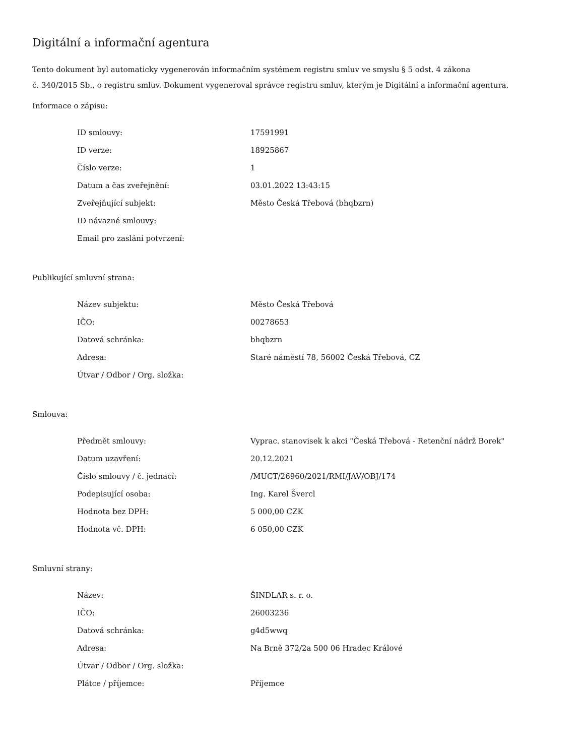Digitální a informační agentura
Tento dokument byl automaticky vygenerován informačním systémem registru smluv ve smyslu § 5 odst. 4 zákona
č. 340/2015 Sb., o registru smluv. Dokument vygeneroval správce registru smluv, kterým je Digitální a informační agentura.
Informace o zápisu:
| ID smlouvy: | 17591991 |
| ID verze: | 18925867 |
| Číslo verze: | 1 |
| Datum a čas zveřejnění: | 03.01.2022 13:43:15 |
| Zveřejňující subjekt: | Město Česká Třebová (bhqbzrn) |
| ID návazné smlouvy: | |
| Email pro zaslání potvrzení: | |
Publikující smluvní strana:
| Název subjektu: | Město Česká Třebová |
| IČO: | 00278653 |
| Datová schránka: | bhqbzrn |
| Adresa: | Staré náměstí 78, 56002 Česká Třebová, CZ |
| Útvar / Odbor / Org. složka: | |
Smlouva:
| Předmět smlouvy: | Vyprac. stanovisek k akci "Česká Třebová - Retenční nádrž Borek" |
| Datum uzavření: | 20.12.2021 |
| Číslo smlouvy / č. jednací: | /MUCT/26960/2021/RMI/JAV/OBJ/174 |
| Podepisující osoba: | Ing. Karel Švercl |
| Hodnota bez DPH: | 5 000,00 CZK |
| Hodnota vč. DPH: | 6 050,00 CZK |
Smluvní strany:
| Název: | ŠINDLAR s. r. o. |
| IČO: | 26003236 |
| Datová schránka: | g4d5wwq |
| Adresa: | Na Brně 372/2a 500 06 Hradec Králové |
| Útvar / Odbor / Org. složka: | |
| Plátce / příjemce: | Příjemce |